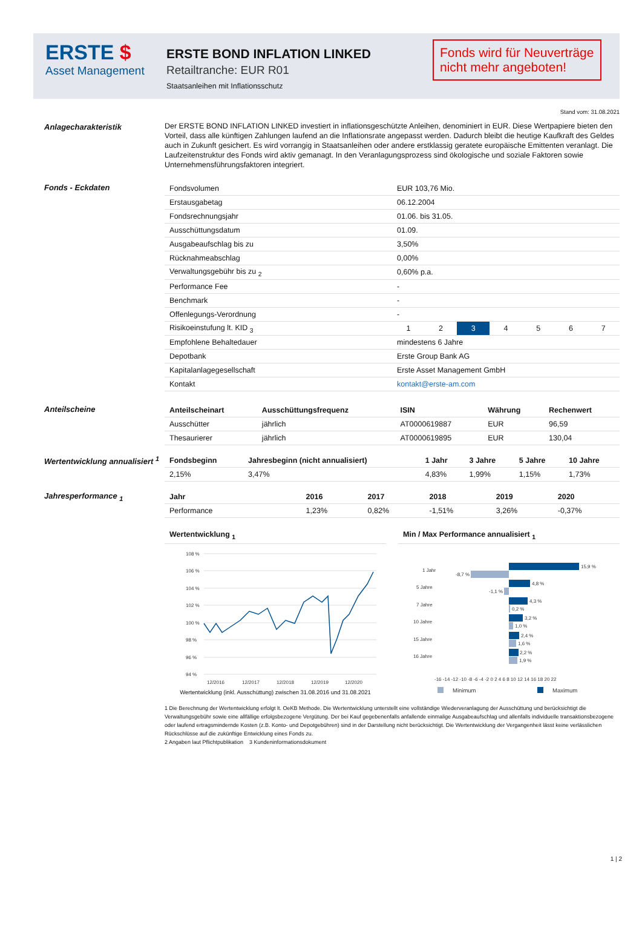ERSTE $
Asset Management
ERSTE BOND INFLATION LINKED
Retailtranche: EUR R01
Staatsanleihen mit Inflationsschutz
Fonds wird für Neuverträge nicht mehr angeboten!
Stand vom: 31.08.2021
Anlagecharakteristik
Der ERSTE BOND INFLATION LINKED investiert in inflationsgeschützte Anleihen, denominiert in EUR. Diese Wertpapiere bieten den Vorteil, dass alle künftigen Zahlungen laufend an die Inflationsrate angepasst werden. Dadurch bleibt die heutige Kaufkraft des Geldes auch in Zukunft gesichert. Es wird vorrangig in Staatsanleihen oder andere erstklassig geratete europäische Emittenten veranlagt. Die Laufzeitenstruktur des Fonds wird aktiv gemanagt. In den Veranlagungsprozess sind ökologische und soziale Faktoren sowie Unternehmensführungsfaktoren integriert.
Fonds - Eckdaten
| Fondsvolumen | EUR 103,76 Mio. |
| Erstausgabetag | 06.12.2004 |
| Fondsrechnungsjahr | 01.06. bis 31.05. |
| Ausschüttungsdatum | 01.09. |
| Ausgabeaufschlag bis zu | 3,50% |
| Rücknahmeabschlag | 0,00% |
| Verwaltungsgebühr bis zu <sub>2</sub> | 0,60% p.a. |
| Performance Fee | - |
| Benchmark | - |
| Offenlegungs-Verordnung | - |
| Risikoeinstufung lt. KID <sub>3</sub> | / 1 / 2 / 3 / 4 / 5 / 6 / 7 / |
| Empfohlene Behaltedauer | mindestens 6 Jahre |
| Depotbank | Erste Group Bank AG |
| Kapitalanlagegesellschaft | Erste Asset Management GmbH |
| Kontakt | kontakt@erste-am.com |
Anteilscheine
| Anteilscheinart | Ausschüttungsfrequenz | ISIN | Währung | Rechenwert |
| --- | --- | --- | --- | --- |
| Ausschütter | jährlich | AT0000619887 | EUR | 96,59 |
| Thesaurierer | jährlich | AT0000619895 | EUR | 130,04 |
Wertentwicklung annualisiert <sup>1</sup>
| Fondsbeginn | Jahresbeginn (nicht annualisiert) | 1 Jahr | 3 Jahre | 5 Jahre | 10 Jahre |
| --- | --- | --- | --- | --- | --- |
| 2,15% | 3,47% | 4,83% | 1,99% | 1,15% | 1,73% |
Jahresperformance <sub>1</sub>
| Jahr | 2016 | 2017 | 2018 | 2019 | 2020 |
| --- | --- | --- | --- | --- | --- |
| Performance | 1,23% | 0,82% | -1,51% | 3,26% | -0,37% |
Wertentwicklung <sub>1</sub>
108 %
106 %
104 %
102 %
100 %
98 %
96 %
94 %
12/2016
12/2017
12/2018
12/2019
12/2020
Wertentwicklung (inkl. Ausschüttung) zwischen 31.08.2016 und 31.08.2021
Min / Max Performance annualisiert <sub>1</sub>
1 Jahr
5 Jahre
7 Jahre
10 Jahre
15 Jahre
16 Jahre
15,9 %
-8,7 %
4,8 %
-1,1 %
4,3 %
0,2 %
3,2 %
1,0 %
2,4 %
1,6 %
2,2 %
1,9 %
-16 -14 -12 -10 -8 -6 -4 -2 0 2 4 6 8 10 12 14 16 18 20 22
Minimum
Maximum
1 Die Berechnung der Wertentwicklung erfolgt lt. OeKB Methode. Die Wertentwicklung unterstellt eine vollständige Wiederveranlagung der Ausschüttung und berücksichtigt die Verwaltungsgebühr sowie eine allfällige erfolgsbezogene Vergütung. Der bei Kauf gegebenenfalls anfallende einmalige Ausgabeaufschlag und allenfalls individuelle transaktionsbezogene oder laufend ertragsmindernde Kosten (z.B. Konto- und Depotgebühren) sind in der Darstellung nicht berücksichtigt. Die Wertentwicklung der Vergangenheit lässt keine verlässlichen Rückschlüsse auf die zukünftige Entwicklung eines Fonds zu.
2 Angaben laut Pflichtpublikation 3 Kundeninformationsdokument
1 | 2